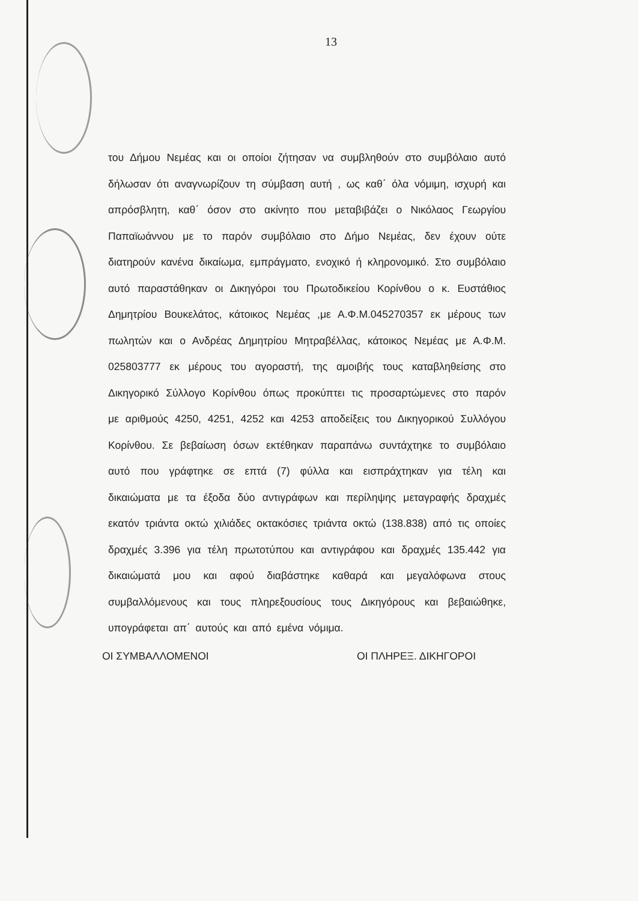13
του Δήμου Νεμέας και οι οποίοι ζήτησαν να συμβληθούν στο συμβόλαιο αυτό δήλωσαν ότι αναγνωρίζουν τη σύμβαση αυτή , ως καθ΄ όλα νόμιμη, ισχυρή και απρόσβλητη, καθ΄ όσον στο ακίνητο που μεταβιβάζει ο Νικόλαος Γεωργίου Παπαϊωάννου με το παρόν συμβόλαιο στο Δήμο Νεμέας, δεν έχουν ούτε διατηρούν κανένα δικαίωμα, εμπράγματο, ενοχικό ή κληρονομικό. Στο συμβόλαιο αυτό παραστάθηκαν οι Δικηγόροι του Πρωτοδικείου Κορίνθου ο κ. Ευστάθιος Δημητρίου Βουκελάτος, κάτοικος Νεμέας ,με Α.Φ.Μ.045270357 εκ μέρους των πωλητών και ο Ανδρέας Δημητρίου Μητραβέλλας, κάτοικος Νεμέας με Α.Φ.Μ. 025803777 εκ μέρους του αγοραστή, της αμοιβής τους καταβληθείσης στο Δικηγορικό Σύλλογο Κορίνθου όπως προκύπτει τις προσαρτώμενες στο παρόν με αριθμούς 4250, 4251, 4252 και 4253 αποδείξεις του Δικηγορικού Συλλόγου Κορίνθου. Σε βεβαίωση όσων εκτέθηκαν παραπάνω συντάχτηκε το συμβόλαιο αυτό που γράφτηκε σε επτά (7) φύλλα και εισπράχτηκαν για τέλη και δικαιώματα με τα έξοδα δύο αντιγράφων και περίληψης μεταγραφής δραχμές εκατόν τριάντα οκτώ χιλιάδες οκτακόσιες τριάντα οκτώ (138.838) από τις οποίες δραχμές 3.396 για τέλη πρωτοτύπου και αντιγράφου και δραχμές 135.442 για δικαιώματά μου και αφού διαβάστηκε καθαρά και μεγαλόφωνα στους συμβαλλόμενους και τους πληρεξουσίους τους Δικηγόρους και βεβαιώθηκε, υπογράφεται απ΄ αυτούς και από εμένα νόμιμα.
ΟΙ ΣΥΜΒΑΛΛΟΜΕΝΟΙ ΟΙ ΠΛΗΡΕΞ. ΔΙΚΗΓΟΡΟΙ